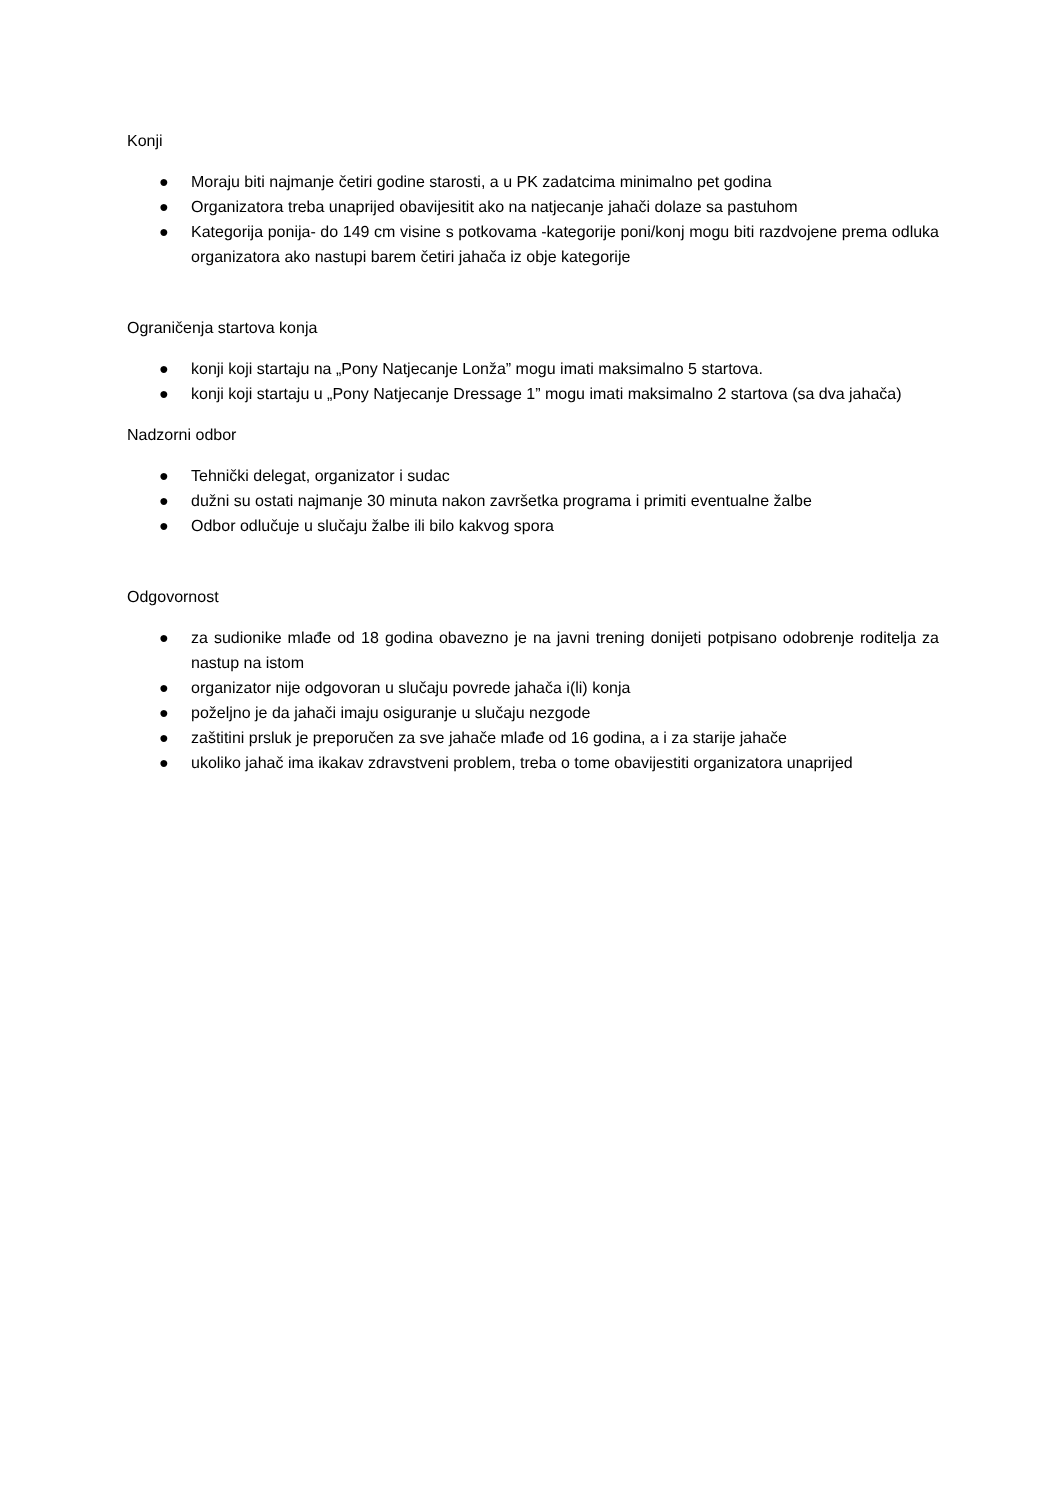Konji
● Moraju biti najmanje četiri godine starosti, a u PK zadatcima minimalno pet godina
● Organizatora treba unaprijed obavijesitit ako na natjecanje jahači dolaze sa pastuhom
● Kategorija ponija- do 149 cm visine s potkovama -kategorije poni/konj mogu biti razdvojene prema odluka organizatora ako nastupi barem četiri jahača iz obje kategorije
Ograničenja startova konja
● konji koji startaju na „Pony Natjecanje Lonža” mogu imati maksimalno 5 startova.
● konji koji startaju u „Pony Natjecanje Dressage 1” mogu imati maksimalno 2 startova (sa dva jahača)
Nadzorni odbor
● Tehnički delegat, organizator i sudac
● dužni su ostati najmanje 30 minuta nakon završetka programa i primiti eventualne žalbe
● Odbor odlučuje u slučaju žalbe ili bilo kakvog spora
Odgovornost
● za sudionike mlađe od 18 godina obavezno je na javni trening donijeti potpisano odobrenje roditelja za nastup na istom
● organizator nije odgovoran u slučaju povrede jahača i(li) konja
● poželjno je da jahači imaju osiguranje u slučaju nezgode
● zaštitini prsluk je preporučen za sve jahače mlađe od 16 godina, a i za starije jahače
● ukoliko jahač ima ikakav zdravstveni problem, treba o tome obavijestiti organizatora unaprijed